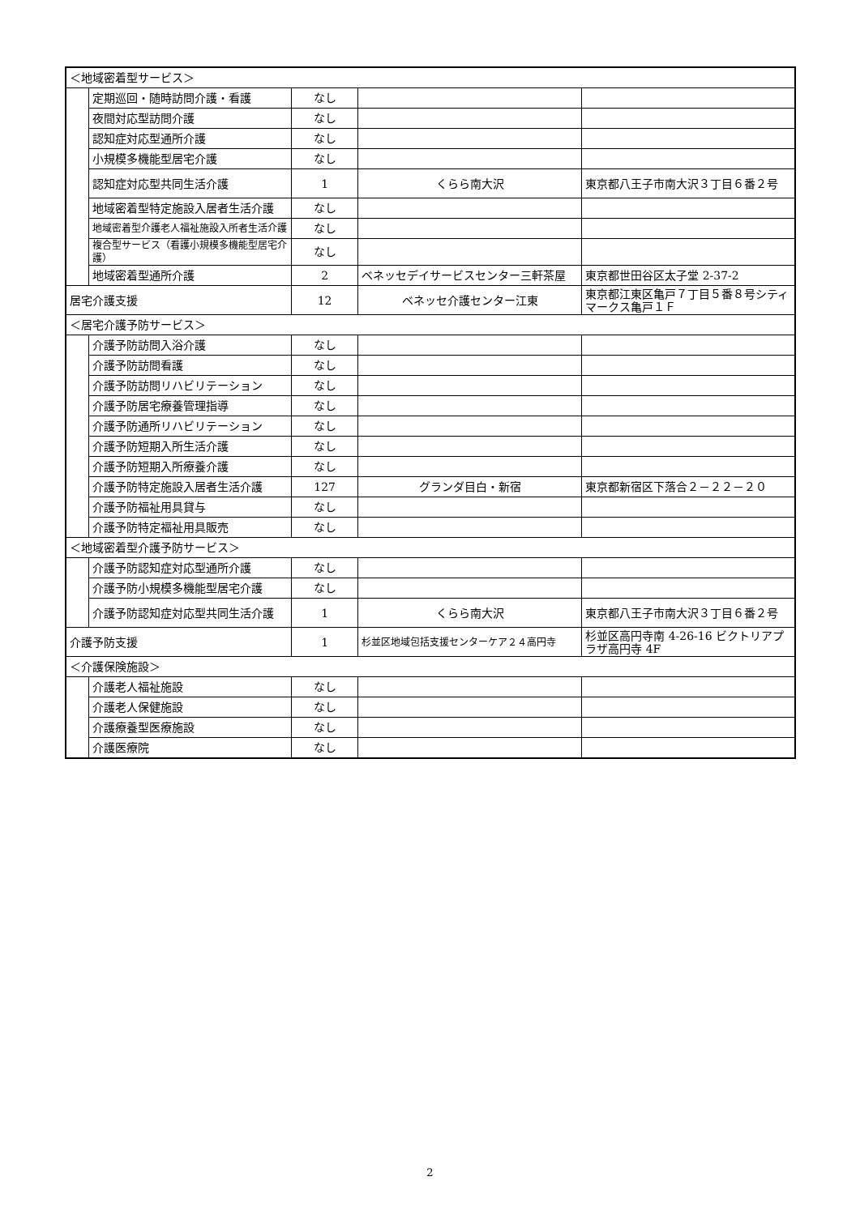| ＜地域密着型サービス＞ | | | | |
| | 定期巡回・随時訪問介護・看護 | なし | | |
| | 夜間対応型訪問介護 | なし | | |
| | 認知症対応型通所介護 | なし | | |
| | 小規模多機能型居宅介護 | なし | | |
| | 認知症対応型共同生活介護 | 1 | くらら南大沢 | 東京都八王子市南大沢３丁目６番２号 |
| | 地域密着型特定施設入居者生活介護 | なし | | |
| | 地域密着型介護老人福祉施設入所者生活介護 | なし | | |
| | 複合型サービス（看護小規模多機能型居宅介護） | なし | | |
| | 地域密着型通所介護 | 2 | ベネッセデイサービスセンター三軒茶屋 | 東京都世田谷区太子堂 2-37-2 |
| 居宅介護支援 | | 12 | ベネッセ介護センター江東 | 東京都江東区亀戸７丁目５番８号シティマークス亀戸１Ｆ |
| ＜居宅介護予防サービス＞ | | | | |
| | 介護予防訪問入浴介護 | なし | | |
| | 介護予防訪問看護 | なし | | |
| | 介護予防訪問リハビリテーション | なし | | |
| | 介護予防居宅療養管理指導 | なし | | |
| | 介護予防通所リハビリテーション | なし | | |
| | 介護予防短期入所生活介護 | なし | | |
| | 介護予防短期入所療養介護 | なし | | |
| | 介護予防特定施設入居者生活介護 | 127 | グランダ目白・新宿 | 東京都新宿区下落合２－２２－２０ |
| | 介護予防福祉用具貸与 | なし | | |
| | 介護予防特定福祉用具販売 | なし | | |
| ＜地域密着型介護予防サービス＞ | | | | |
| | 介護予防認知症対応型通所介護 | なし | | |
| | 介護予防小規模多機能型居宅介護 | なし | | |
| | 介護予防認知症対応型共同生活介護 | 1 | くらら南大沢 | 東京都八王子市南大沢３丁目６番２号 |
| 介護予防支援 | | 1 | 杉並区地域包括支援センターケア２４高円寺 | 杉並区高円寺南 4-26-16 ビクトリアプラザ高円寺 4F |
| ＜介護保険施設＞ | | | | |
| | 介護老人福祉施設 | なし | | |
| | 介護老人保健施設 | なし | | |
| | 介護療養型医療施設 | なし | | |
| | 介護医療院 | なし | | |
2